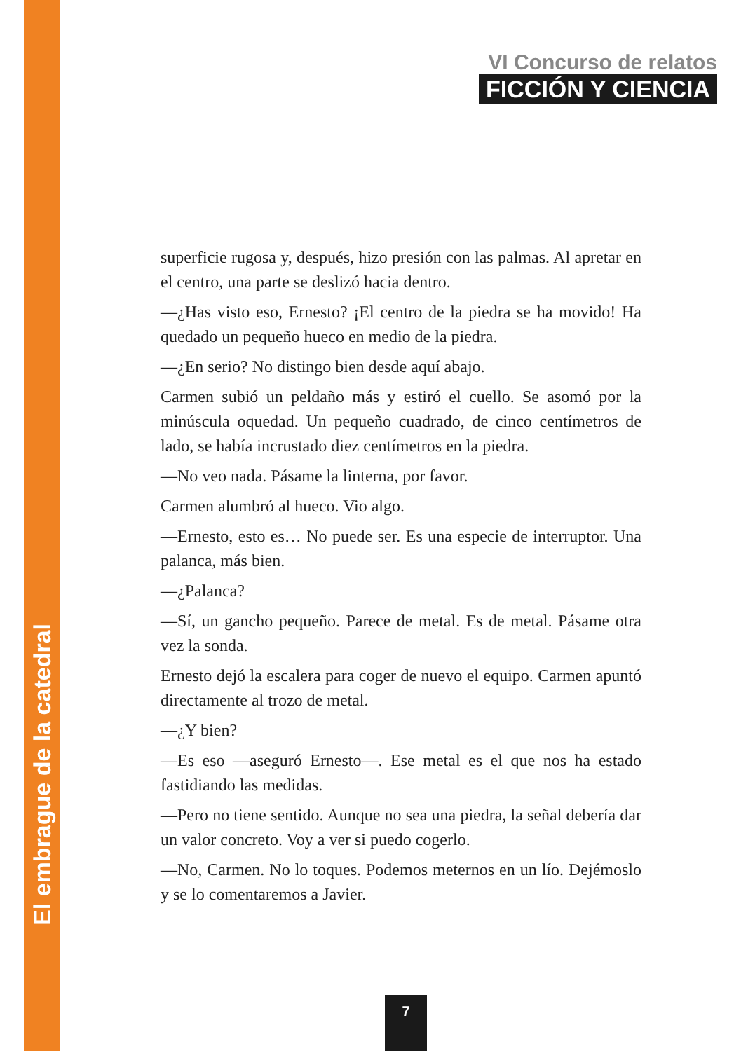El embrague de la catedral
VI Concurso de relatos
FICCIÓN Y CIENCIA
superficie rugosa y, después, hizo presión con las palmas. Al apretar en el centro, una parte se deslizó hacia dentro.
—¿Has visto eso, Ernesto? ¡El centro de la piedra se ha movido! Ha quedado un pequeño hueco en medio de la piedra.
—¿En serio? No distingo bien desde aquí abajo.
Carmen subió un peldaño más y estiró el cuello. Se asomó por la minúscula oquedad. Un pequeño cuadrado, de cinco centímetros de lado, se había incrustado diez centímetros en la piedra.
—No veo nada. Pásame la linterna, por favor.
Carmen alumbró al hueco. Vio algo.
—Ernesto, esto es… No puede ser. Es una especie de interruptor. Una palanca, más bien.
—¿Palanca?
—Sí, un gancho pequeño. Parece de metal. Es de metal. Pásame otra vez la sonda.
Ernesto dejó la escalera para coger de nuevo el equipo. Carmen apuntó directamente al trozo de metal.
—¿Y bien?
—Es eso —aseguró Ernesto—. Ese metal es el que nos ha estado fastidiando las medidas.
—Pero no tiene sentido. Aunque no sea una piedra, la señal debería dar un valor concreto. Voy a ver si puedo cogerlo.
—No, Carmen. No lo toques. Podemos meternos en un lío. Dejémoslo y se lo comentaremos a Javier.
7